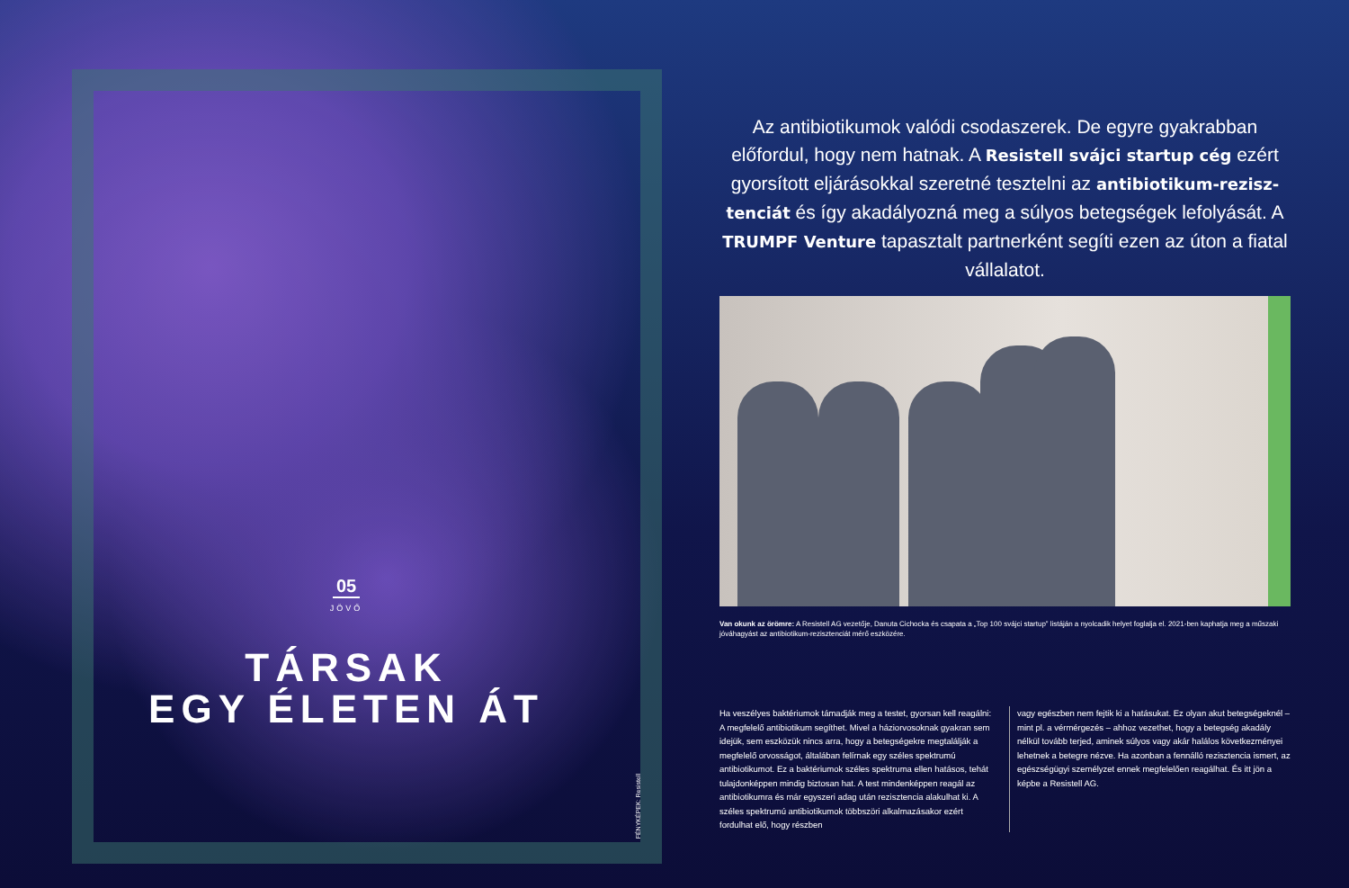05
JÖVŐ
TÁRSAK
EGY ÉLETEN ÁT
FÉNYKÉPEK: Resistell
Az antibiotikumok valódi csodaszerek. De egyre gyakrabban előfordul, hogy nem hatnak. A Resistell svájci startup cég ezért gyorsított eljárásokkal szeretné tesztelni az antibiotikum-rezisz­tenciát és így akadályozná meg a súlyos betegségek lefolyását. A TRUMPF Venture tapasztalt partnerként segíti ezen az úton a fiatal vállalatot.
Van okunk az örömre: A Resistell AG vezetője, Danuta Cichocka és csapata a „Top 100 svájci startup” listáján a nyolcadik helyet foglalja el. 2021-ben kaphatja meg a műszaki jóváhagyást az antibiotikum-rezisztenciát mérő eszközére.
Ha veszélyes baktériumok támadják meg a testet, gyorsan kell reagálni: A megfelelő antibiotikum segíthet. Mivel a háziorvosoknak gyakran sem idejük, sem eszközük nincs arra, hogy a betegségekre megtalálják a meg­felelő orvosságot, általában felírnak egy széles spektrumú antibiotikumot. Ez a baktériumok széles spektruma ellen hatásos, tehát tulajdonképpen mindig biztosan hat. A test mindenképpen reagál az antibiotikumra és már egyszeri adag után rezisztencia alakulhat ki. A széles spektrumú anti­biotikumok többszöri alkalmazásakor ezért fordulhat elő, hogy részben
vagy egészben nem fejtik ki a hatásukat. Ez olyan akut betegségeknél – mint pl. a vérmérgezés – ahhoz vezethet, hogy a betegség akadály nélkül tovább terjed, aminek súlyos vagy akár halálos következményei lehetnek a betegre nézve. Ha azonban a fennálló rezisztencia ismert, az egészség­ügyi személyzet ennek megfelelően reagálhat. És itt jön a képbe a Resis­tell AG.